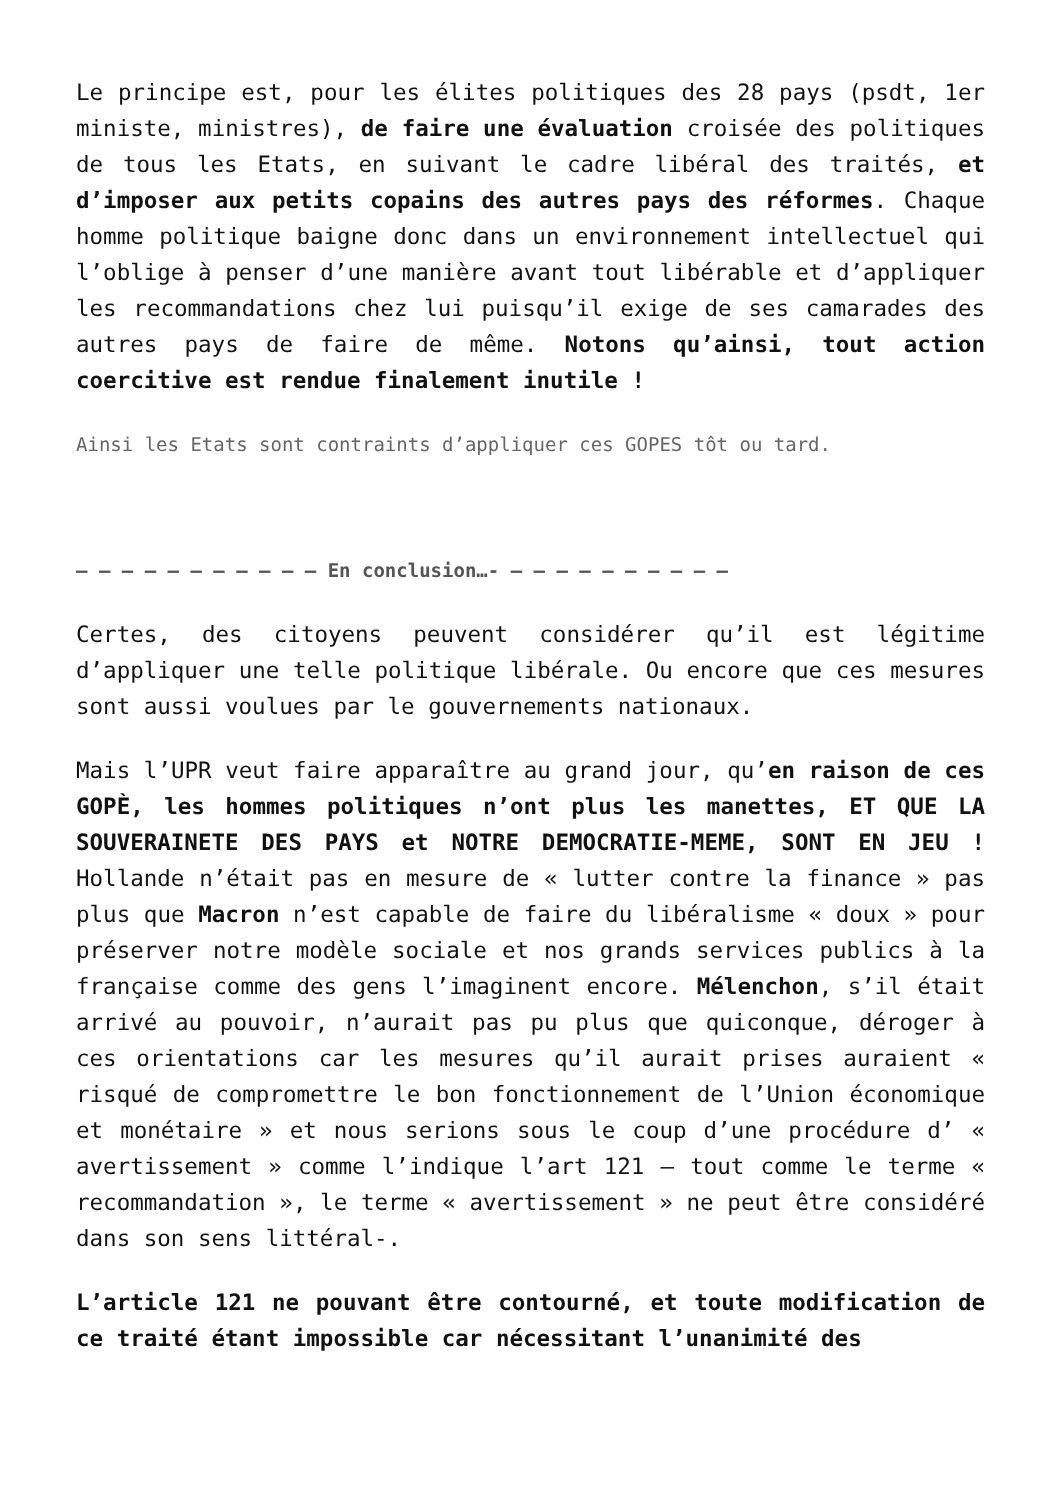Le principe est, pour les élites politiques des 28 pays (psdt, 1er ministe, ministres), de faire une évaluation croisée des politiques de tous les Etats, en suivant le cadre libéral des traités, et d’imposer aux petits copains des autres pays des réformes. Chaque homme politique baigne donc dans un environnement intellectuel qui l’oblige à penser d’une manière avant tout libérable et d’appliquer les recommandations chez lui puisqu’il exige de ses camarades des autres pays de faire de même. Notons qu’ainsi, tout action coercitive est rendue finalement inutile !
Ainsi les Etats sont contraints d’appliquer ces GOPES tôt ou tard.
– – – – – – – – – – – En conclusion…- – – – – – – – – – –
Certes, des citoyens peuvent considérer qu’il est légitime d’appliquer une telle politique libérale. Ou encore que ces mesures sont aussi voulues par le gouvernements nationaux.
Mais l’UPR veut faire apparaître au grand jour, qu’en raison de ces GOPÈ, les hommes politiques n’ont plus les manettes, ET QUE LA SOUVERAINETE DES PAYS et NOTRE DEMOCRATIE-MEME, SONT EN JEU ! Hollande n’était pas en mesure de « lutter contre la finance » pas plus que Macron n’est capable de faire du libéralisme « doux » pour préserver notre modèle sociale et nos grands services publics à la française comme des gens l’imaginent encore. Mélenchon, s’il était arrivé au pouvoir, n’aurait pas pu plus que quiconque, déroger à ces orientations car les mesures qu’il aurait prises auraient « risqué de compromettre le bon fonctionnement de l’Union économique et monétaire » et nous serions sous le coup d’une procédure d’ « avertissement » comme l’indique l’art 121 – tout comme le terme « recommandation », le terme « avertissement » ne peut être considéré dans son sens littéral-.
L’article 121 ne pouvant être contourné, et toute modification de ce traité étant impossible car nécessitant l’unanimité des